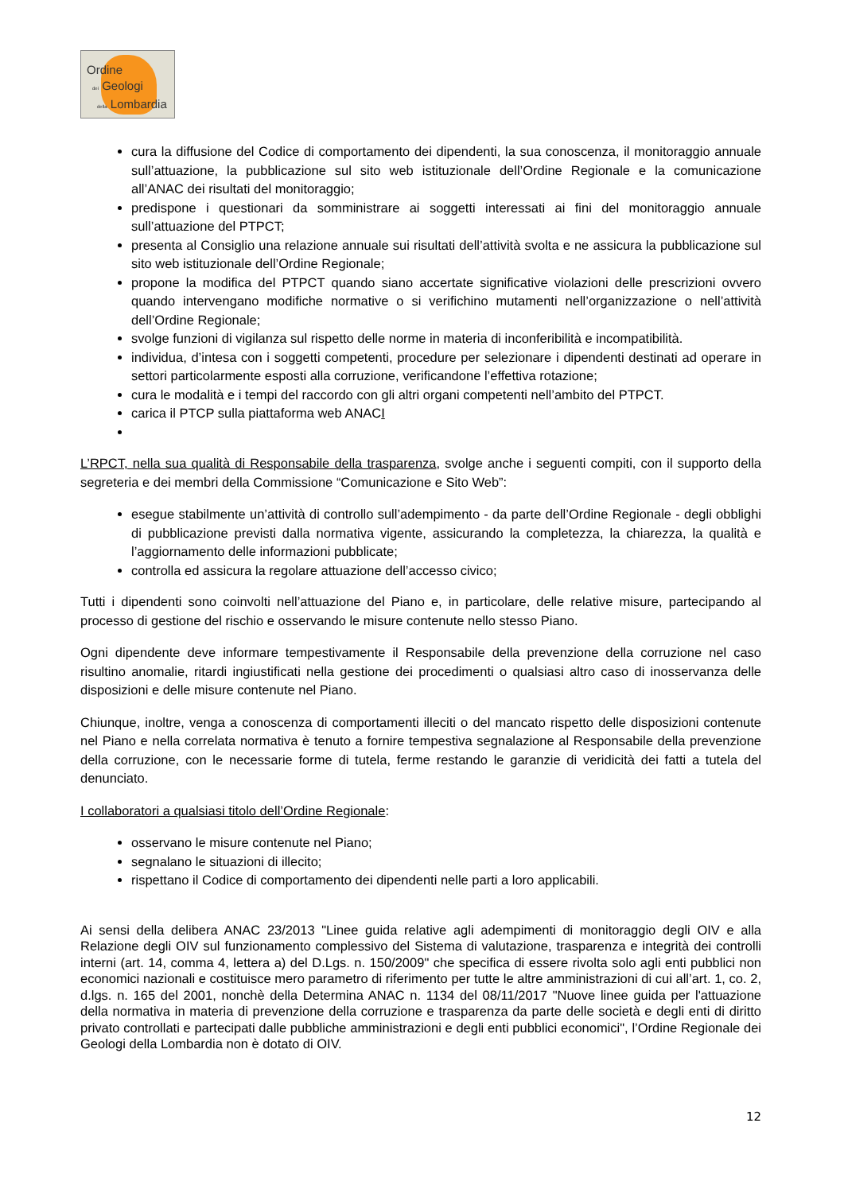Ordine
dei Geologi
della Lombardia
cura la diffusione del Codice di comportamento dei dipendenti, la sua conoscenza, il monitoraggio annuale sull’attuazione, la pubblicazione sul sito web istituzionale dell’Ordine Regionale e la comunicazione all’ANAC dei risultati del monitoraggio;
predispone i questionari da somministrare ai soggetti interessati ai fini del monitoraggio annuale sull’attuazione del PTPCT;
presenta al Consiglio una relazione annuale sui risultati dell’attività svolta e ne assicura la pubblicazione sul sito web istituzionale dell’Ordine Regionale;
propone la modifica del PTPCT quando siano accertate significative violazioni delle prescrizioni ovvero quando intervengano modifiche normative o si verifichino mutamenti nell’organizzazione o nell’attività dell’Ordine Regionale;
svolge funzioni di vigilanza sul rispetto delle norme in materia di inconferibilità e incompatibilità.
individua, d’intesa con i soggetti competenti, procedure per selezionare i dipendenti destinati ad operare in settori particolarmente esposti alla corruzione, verificandone l’effettiva rotazione;
cura le modalità e i tempi del raccordo con gli altri organi competenti nell’ambito del PTPCT.
carica il PTCP sulla piattaforma web ANACI
L’RPCT, nella sua qualità di Responsabile della trasparenza, svolge anche i seguenti compiti, con il supporto della segreteria e dei membri della Commissione “Comunicazione e Sito Web”:
esegue stabilmente un’attività di controllo sull’adempimento - da parte dell’Ordine Regionale - degli obblighi di pubblicazione previsti dalla normativa vigente, assicurando la completezza, la chiarezza, la qualità e l’aggiornamento delle informazioni pubblicate;
controlla ed assicura la regolare attuazione dell’accesso civico;
Tutti i dipendenti sono coinvolti nell’attuazione del Piano e, in particolare, delle relative misure, partecipando al processo di gestione del rischio e osservando le misure contenute nello stesso Piano.
Ogni dipendente deve informare tempestivamente il Responsabile della prevenzione della corruzione nel caso risultino anomalie, ritardi ingiustificati nella gestione dei procedimenti o qualsiasi altro caso di inosservanza delle disposizioni e delle misure contenute nel Piano.
Chiunque, inoltre, venga a conoscenza di comportamenti illeciti o del mancato rispetto delle disposizioni contenute nel Piano e nella correlata normativa è tenuto a fornire tempestiva segnalazione al Responsabile della prevenzione della corruzione, con le necessarie forme di tutela, ferme restando le garanzie di veridicità dei fatti a tutela del denunciato.
I collaboratori a qualsiasi titolo dell’Ordine Regionale:
osservano le misure contenute nel Piano;
segnalano le situazioni di illecito;
rispettano il Codice di comportamento dei dipendenti nelle parti a loro applicabili.
Ai sensi della delibera ANAC 23/2013 "Linee guida relative agli adempimenti di monitoraggio degli OIV e alla Relazione degli OIV sul funzionamento complessivo del Sistema di valutazione, trasparenza e integrità dei controlli interni (art. 14, comma 4, lettera a) del D.Lgs. n. 150/2009" che specifica di essere rivolta solo agli enti pubblici non economici nazionali e costituisce mero parametro di riferimento per tutte le altre amministrazioni di cui all’art. 1, co. 2, d.lgs. n. 165 del 2001, nonchè della Determina ANAC n. 1134 del 08/11/2017 "Nuove linee guida per l'attuazione della normativa in materia di prevenzione della corruzione e trasparenza da parte delle società e degli enti di diritto privato controllati e partecipati dalle pubbliche amministrazioni e degli enti pubblici economici", l’Ordine Regionale dei Geologi della Lombardia non è dotato di OIV.
12